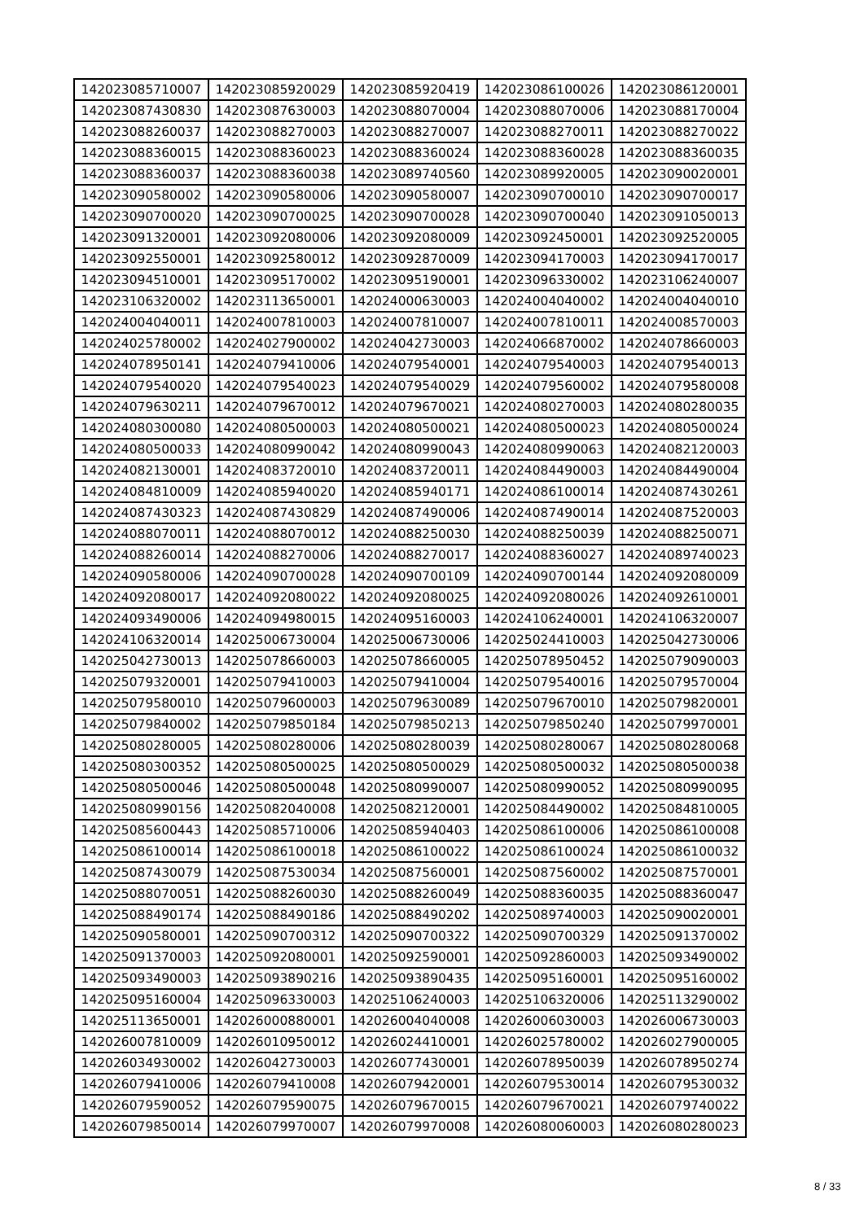| 142023085710007 | 142023085920029 | 142023085920419 | 142023086100026 | 142023086120001 |
| 142023087430830 | 142023087630003 | 142023088070004 | 142023088070006 | 142023088170004 |
| 142023088260037 | 142023088270003 | 142023088270007 | 142023088270011 | 142023088270022 |
| 142023088360015 | 142023088360023 | 142023088360024 | 142023088360028 | 142023088360035 |
| 142023088360037 | 142023088360038 | 142023089740560 | 142023089920005 | 142023090020001 |
| 142023090580002 | 142023090580006 | 142023090580007 | 142023090700010 | 142023090700017 |
| 142023090700020 | 142023090700025 | 142023090700028 | 142023090700040 | 142023091050013 |
| 142023091320001 | 142023092080006 | 142023092080009 | 142023092450001 | 142023092520005 |
| 142023092550001 | 142023092580012 | 142023092870009 | 142023094170003 | 142023094170017 |
| 142023094510001 | 142023095170002 | 142023095190001 | 142023096330002 | 142023106240007 |
| 142023106320002 | 142023113650001 | 142024000630003 | 142024004040002 | 142024004040010 |
| 142024004040011 | 142024007810003 | 142024007810007 | 142024007810011 | 142024008570003 |
| 142024025780002 | 142024027900002 | 142024042730003 | 142024066870002 | 142024078660003 |
| 142024078950141 | 142024079410006 | 142024079540001 | 142024079540003 | 142024079540013 |
| 142024079540020 | 142024079540023 | 142024079540029 | 142024079560002 | 142024079580008 |
| 142024079630211 | 142024079670012 | 142024079670021 | 142024080270003 | 142024080280035 |
| 142024080300080 | 142024080500003 | 142024080500021 | 142024080500023 | 142024080500024 |
| 142024080500033 | 142024080990042 | 142024080990043 | 142024080990063 | 142024082120003 |
| 142024082130001 | 142024083720010 | 142024083720011 | 142024084490003 | 142024084490004 |
| 142024084810009 | 142024085940020 | 142024085940171 | 142024086100014 | 142024087430261 |
| 142024087430323 | 142024087430829 | 142024087490006 | 142024087490014 | 142024087520003 |
| 142024088070011 | 142024088070012 | 142024088250030 | 142024088250039 | 142024088250071 |
| 142024088260014 | 142024088270006 | 142024088270017 | 142024088360027 | 142024089740023 |
| 142024090580006 | 142024090700028 | 142024090700109 | 142024090700144 | 142024092080009 |
| 142024092080017 | 142024092080022 | 142024092080025 | 142024092080026 | 142024092610001 |
| 142024093490006 | 142024094980015 | 142024095160003 | 142024106240001 | 142024106320007 |
| 142024106320014 | 142025006730004 | 142025006730006 | 142025024410003 | 142025042730006 |
| 142025042730013 | 142025078660003 | 142025078660005 | 142025078950452 | 142025079090003 |
| 142025079320001 | 142025079410003 | 142025079410004 | 142025079540016 | 142025079570004 |
| 142025079580010 | 142025079600003 | 142025079630089 | 142025079670010 | 142025079820001 |
| 142025079840002 | 142025079850184 | 142025079850213 | 142025079850240 | 142025079970001 |
| 142025080280005 | 142025080280006 | 142025080280039 | 142025080280067 | 142025080280068 |
| 142025080300352 | 142025080500025 | 142025080500029 | 142025080500032 | 142025080500038 |
| 142025080500046 | 142025080500048 | 142025080990007 | 142025080990052 | 142025080990095 |
| 142025080990156 | 142025082040008 | 142025082120001 | 142025084490002 | 142025084810005 |
| 142025085600443 | 142025085710006 | 142025085940403 | 142025086100006 | 142025086100008 |
| 142025086100014 | 142025086100018 | 142025086100022 | 142025086100024 | 142025086100032 |
| 142025087430079 | 142025087530034 | 142025087560001 | 142025087560002 | 142025087570001 |
| 142025088070051 | 142025088260030 | 142025088260049 | 142025088360035 | 142025088360047 |
| 142025088490174 | 142025088490186 | 142025088490202 | 142025089740003 | 142025090020001 |
| 142025090580001 | 142025090700312 | 142025090700322 | 142025090700329 | 142025091370002 |
| 142025091370003 | 142025092080001 | 142025092590001 | 142025092860003 | 142025093490002 |
| 142025093490003 | 142025093890216 | 142025093890435 | 142025095160001 | 142025095160002 |
| 142025095160004 | 142025096330003 | 142025106240003 | 142025106320006 | 142025113290002 |
| 142025113650001 | 142026000880001 | 142026004040008 | 142026006030003 | 142026006730003 |
| 142026007810009 | 142026010950012 | 142026024410001 | 142026025780002 | 142026027900005 |
| 142026034930002 | 142026042730003 | 142026077430001 | 142026078950039 | 142026078950274 |
| 142026079410006 | 142026079410008 | 142026079420001 | 142026079530014 | 142026079530032 |
| 142026079590052 | 142026079590075 | 142026079670015 | 142026079670021 | 142026079740022 |
| 142026079850014 | 142026079970007 | 142026079970008 | 142026080060003 | 142026080280023 |
8 / 33